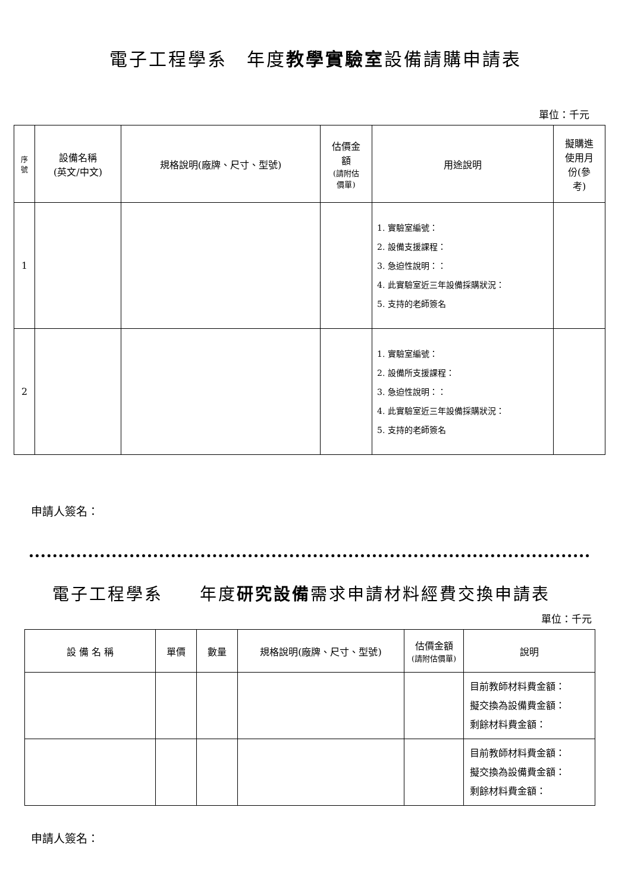電子工程學系　年度教學實驗室設備請購申請表
單位：千元
| 序 號 | 設備名稱 (英文/中文) | 規格說明(廠牌、尺寸、型號) | 估價金 額 (請附估 價單) | 用途說明 | 擬購進 使用月 份(參 考) |
| --- | --- | --- | --- | --- | --- |
| 1 | | | | 1. 實驗室編號： 2. 設備支援課程： 3. 急迫性說明：： 4. 此實驗室近三年設備採購狀況： 5. 支持的老師簽名 | |
| 2 | | | | 1. 實驗室編號： 2. 設備所支援課程： 3. 急迫性說明：： 4. 此實驗室近三年設備採購狀況： 5. 支持的老師簽名 | |
申請人簽名：
電子工程學系　　年度研究設備需求申請材料經費交換申請表
單位：千元
| 設 備 名 稱 | 單價 | 數量 | 規格說明(廠牌、尺寸、型號) | 估價金額 (請附估價單) | 說明 |
| | | | | | 目前教師材料費金額： 擬交換為設備費金額： 剩餘材料費金額： |
| | | | | | 目前教師材料費金額： 擬交換為設備費金額： 剩餘材料費金額： |
申請人簽名：